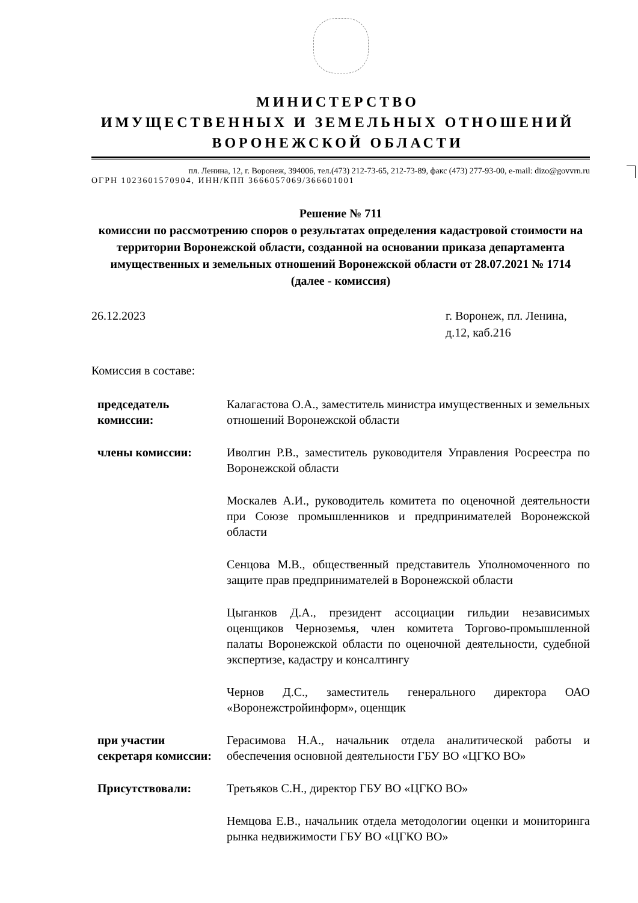МИНИСТЕРСТВО
ИМУЩЕСТВЕННЫХ И ЗЕМЕЛЬНЫХ ОТНОШЕНИЙ
ВОРОНЕЖСКОЙ ОБЛАСТИ
пл. Ленина, 12, г. Воронеж, 394006, тел.(473) 212-73-65, 212-73-89, факс (473) 277-93-00, e-mail: dizo@govvrn.ru
ОГРН 1023601570904, ИНН/КПП 3666057069/366601001
Решение № 711
комиссии по рассмотрению споров о результатах определения кадастровой стоимости на территории Воронежской области, созданной на основании приказа департамента имущественных и земельных отношений Воронежской области от 28.07.2021 № 1714
(далее - комиссия)
26.12.2023 г. Воронеж, пл. Ленина, д.12, каб.216
Комиссия в составе:
| председатель комиссии: | Калагастова О.А., заместитель министра имущественных и земельных отношений Воронежской области |
| члены комиссии: | Иволгин Р.В., заместитель руководителя Управления Росреестра по Воронежской области |
| | Москалев А.И., руководитель комитета по оценочной деятельности при Союзе промышленников и предпринимателей Воронежской области |
| | Сенцова М.В., общественный представитель Уполномоченного по защите прав предпринимателей в Воронежской области |
| | Цыганков Д.А., президент ассоциации гильдии независимых оценщиков Черноземья, член комитета Торгово-промышленной палаты Воронежской области по оценочной деятельности, судебной экспертизе, кадастру и консалтингу |
| | Чернов Д.С., заместитель генерального директора ОАО «Воронежстройинформ», оценщик |
| при участии секретаря комиссии: | Герасимова Н.А., начальник отдела аналитической работы и обеспечения основной деятельности ГБУ ВО «ЦГКО ВО» |
| Присутствовали: | Третьяков С.Н., директор ГБУ ВО «ЦГКО ВО» |
| | Немцова Е.В., начальник отдела методологии оценки и мониторинга рынка недвижимости ГБУ ВО «ЦГКО ВО» |